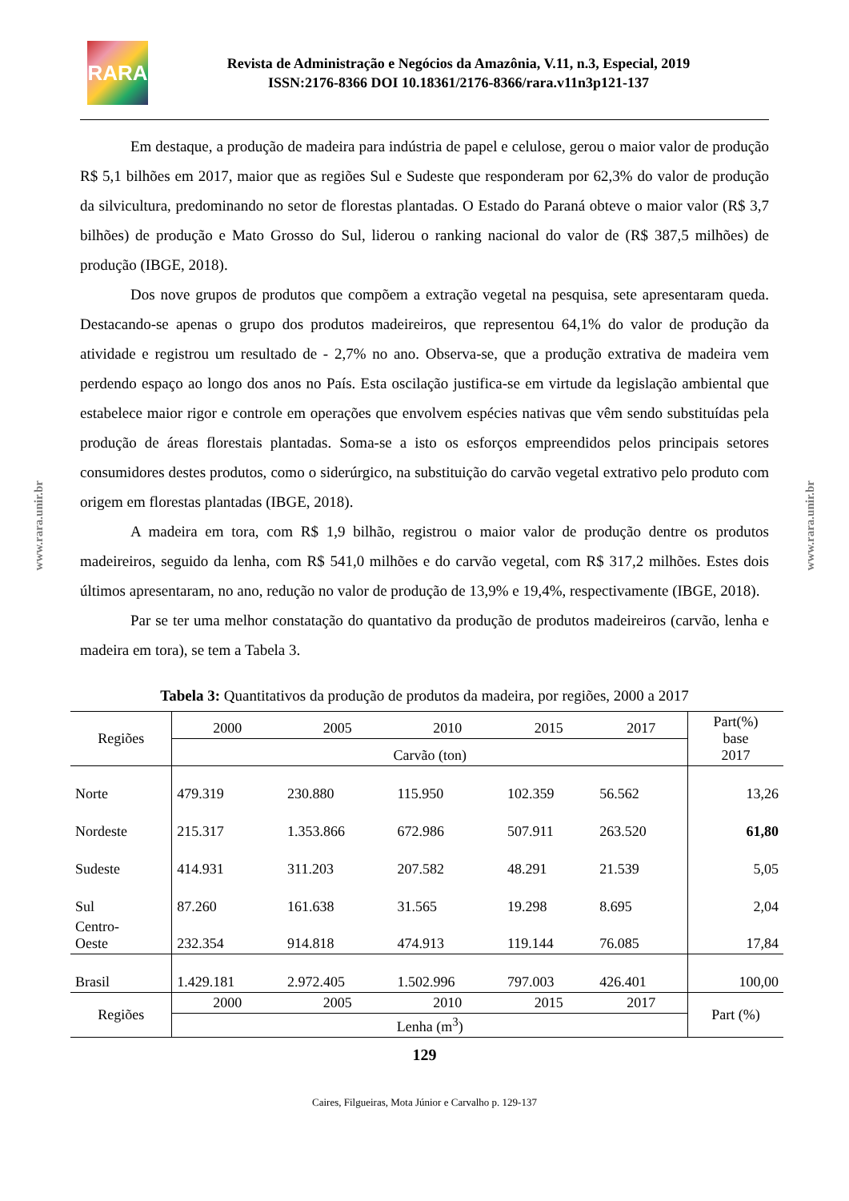RARA
Revista de Administração e Negócios da Amazônia, V.11, n.3, Especial, 2019
ISSN:2176-8366 DOI 10.18361/2176-8366/rara.v11n3p121-137
Em destaque, a produção de madeira para indústria de papel e celulose, gerou o maior valor de produção R$ 5,1 bilhões em 2017, maior que as regiões Sul e Sudeste que responderam por 62,3% do valor de produção da silvicultura, predominando no setor de florestas plantadas. O Estado do Paraná obteve o maior valor (R$ 3,7 bilhões) de produção e Mato Grosso do Sul, liderou o ranking nacional do valor de (R$ 387,5 milhões) de produção (IBGE, 2018).
Dos nove grupos de produtos que compõem a extração vegetal na pesquisa, sete apresentaram queda. Destacando-se apenas o grupo dos produtos madeireiros, que representou 64,1% do valor de produção da atividade e registrou um resultado de - 2,7% no ano. Observa-se, que a produção extrativa de madeira vem perdendo espaço ao longo dos anos no País. Esta oscilação justifica-se em virtude da legislação ambiental que estabelece maior rigor e controle em operações que envolvem espécies nativas que vêm sendo substituídas pela produção de áreas florestais plantadas. Soma-se a isto os esforços empreendidos pelos principais setores consumidores destes produtos, como o siderúrgico, na substituição do carvão vegetal extrativo pelo produto com origem em florestas plantadas (IBGE, 2018).
A madeira em tora, com R$ 1,9 bilhão, registrou o maior valor de produção dentre os produtos madeireiros, seguido da lenha, com R$ 541,0 milhões e do carvão vegetal, com R$ 317,2 milhões. Estes dois últimos apresentaram, no ano, redução no valor de produção de 13,9% e 19,4%, respectivamente (IBGE, 2018).
Par se ter uma melhor constatação do quantativo da produção de produtos madeireiros (carvão, lenha e madeira em tora), se tem a Tabela 3.
Tabela 3: Quantitativos da produção de produtos da madeira, por regiões, 2000 a 2017
| Regiões | 2000 | 2005 | 2010 | 2015 | 2017 | Part(%) base 2017 |
| --- | --- | --- | --- | --- | --- | --- |
| | Carvão (ton) | | | | | |
| Norte | 479.319 | 230.880 | 115.950 | 102.359 | 56.562 | 13,26 |
| Nordeste | 215.317 | 1.353.866 | 672.986 | 507.911 | 263.520 | 61,80 |
| Sudeste | 414.931 | 311.203 | 207.582 | 48.291 | 21.539 | 5,05 |
| Sul | 87.260 | 161.638 | 31.565 | 19.298 | 8.695 | 2,04 |
| Centro- Oeste | 232.354 | 914.818 | 474.913 | 119.144 | 76.085 | 17,84 |
| Brasil | 1.429.181 | 2.972.405 | 1.502.996 | 797.003 | 426.401 | 100,00 |
| Regiões | 2000 | 2005 | 2010 | 2015 | 2017 | Part (%) |
| | Lenha (m<sup>3</sup>) | | | | | |
129
Caires, Filgueiras, Mota Júnior e Carvalho p. 129-137
www.rara.unir.br
www.rara.unir.br